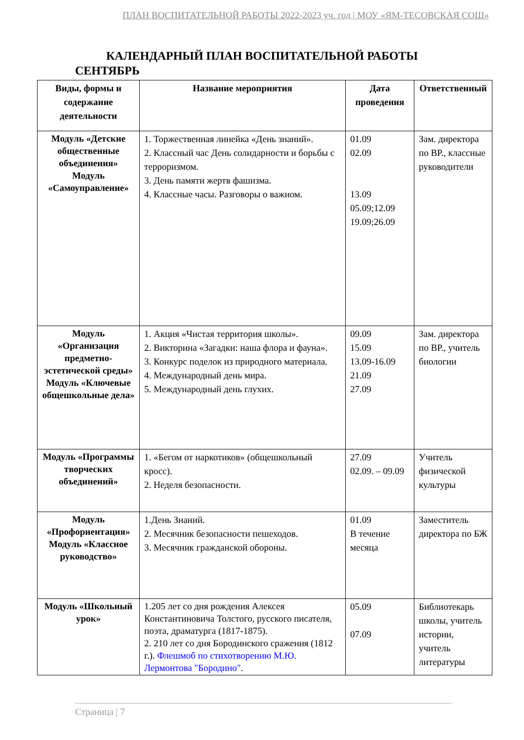ПЛАН ВОСПИТАТЕЛЬНОЙ РАБОТЫ 2022-2023 уч. год | МОУ «ЯМ-ТЕСОВСКАЯ СОШ»
КАЛЕНДАРНЫЙ ПЛАН ВОСПИТАТЕЛЬНОЙ РАБОТЫ
СЕНТЯБРЬ
| Виды, формы и содержание деятельности | Название мероприятия | Дата проведения | Ответственный |
| --- | --- | --- | --- |
| Модуль «Детские общественные объединения» Модуль «Самоуправление» | 1. Торжественная линейка «День знаний». 2. Классный час День солидарности и борьбы с терроризмом. 3. День памяти жертв фашизма. 4. Классные часы. Разговоры о важном. | 01.09 02.09 13.09 05.09;12.09 19.09;26.09 | Зам. директора по ВР., классные руководители |
| Модуль «Организация предметно-эстетической среды» Модуль «Ключевые общешкольные дела» | 1. Акция «Чистая территория школы». 2. Викторина «Загадки: наша флора и фауна». 3. Конкурс поделок из природного материала. 4. Международный день мира. 5. Международный день глухих. | 09.09 15.09 13.09-16.09 21.09 27.09 | Зам. директора по ВР., учитель биологии |
| Модуль «Программы творческих объединений» | 1. «Бегом от наркотиков» (общешкольный кросс). 2. Неделя безопасности. | 27.09 02.09. – 09.09 | Учитель физической культуры |
| Модуль «Профориентация» Модуль «Классное руководство» | 1.День Знаний. 2. Месячник безопасности пешеходов. 3. Месячник гражданской обороны. | 01.09 В течение месяца | Заместитель директора по БЖ |
| Модуль «Школьный урок» | 1.205 лет со дня рождения Алексея Константиновича Толстого, русского писателя, поэта, драматурга (1817-1875). 2. 210 лет со дня Бородинского сражения (1812 г.). Флешмоб по стихотворению М.Ю. Лермонтова "Бородино" . | 05.09 07.09 | Библиотекарь школы, учитель истории, учитель литературы |
Страница | 7